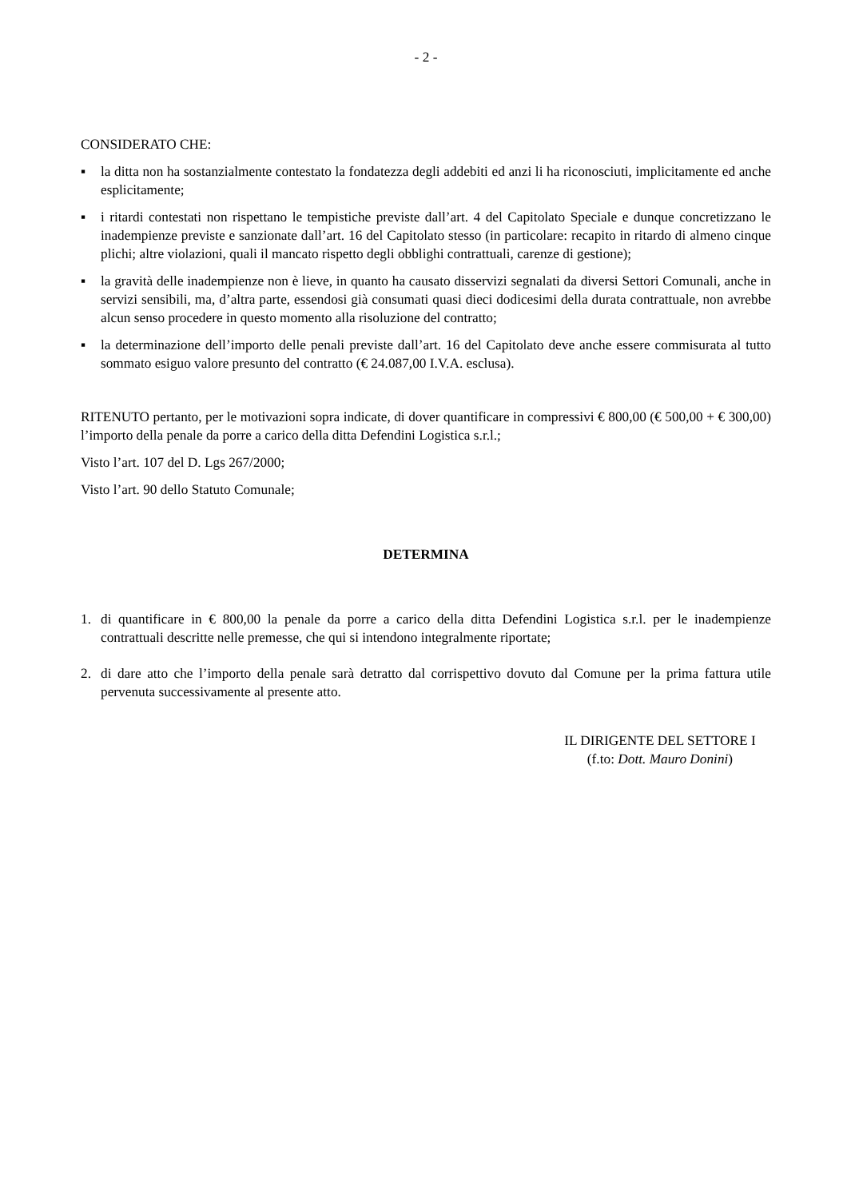- 2 -
CONSIDERATO CHE:
▪ la ditta non ha sostanzialmente contestato la fondatezza degli addebiti ed anzi li ha riconosciuti, implicitamente ed anche esplicitamente;
▪ i ritardi contestati non rispettano le tempistiche previste dall’art. 4 del Capitolato Speciale e dunque concretizzano le inadempienze previste e sanzionate dall’art. 16 del Capitolato stesso (in particolare: recapito in ritardo di almeno cinque plichi; altre violazioni, quali il mancato rispetto degli obblighi contrattuali, carenze di gestione);
▪ la gravità delle inadempienze non è lieve, in quanto ha causato disservizi segnalati da diversi Settori Comunali, anche in servizi sensibili, ma, d’altra parte, essendosi già consumati quasi dieci dodicesimi della durata contrattuale, non avrebbe alcun senso procedere in questo momento alla risoluzione del contratto;
▪ la determinazione dell’importo delle penali previste dall’art. 16 del Capitolato deve anche essere commisurata al tutto sommato esiguo valore presunto del contratto (€ 24.087,00 I.V.A. esclusa).
RITENUTO pertanto, per le motivazioni sopra indicate, di dover quantificare in compressivi € 800,00 (€ 500,00 + € 300,00) l’importo della penale da porre a carico della ditta Defendini Logistica s.r.l.;
Visto l’art. 107 del D. Lgs 267/2000;
Visto l’art. 90 dello Statuto Comunale;
DETERMINA
1. di quantificare in € 800,00 la penale da porre a carico della ditta Defendini Logistica s.r.l. per le inadempienze contrattuali descritte nelle premesse, che qui si intendono integralmente riportate;
2. di dare atto che l’importo della penale sarà detratto dal corrispettivo dovuto dal Comune per la prima fattura utile pervenuta successivamente al presente atto.
IL DIRIGENTE DEL SETTORE I
(f.to: Dott. Mauro Donini)